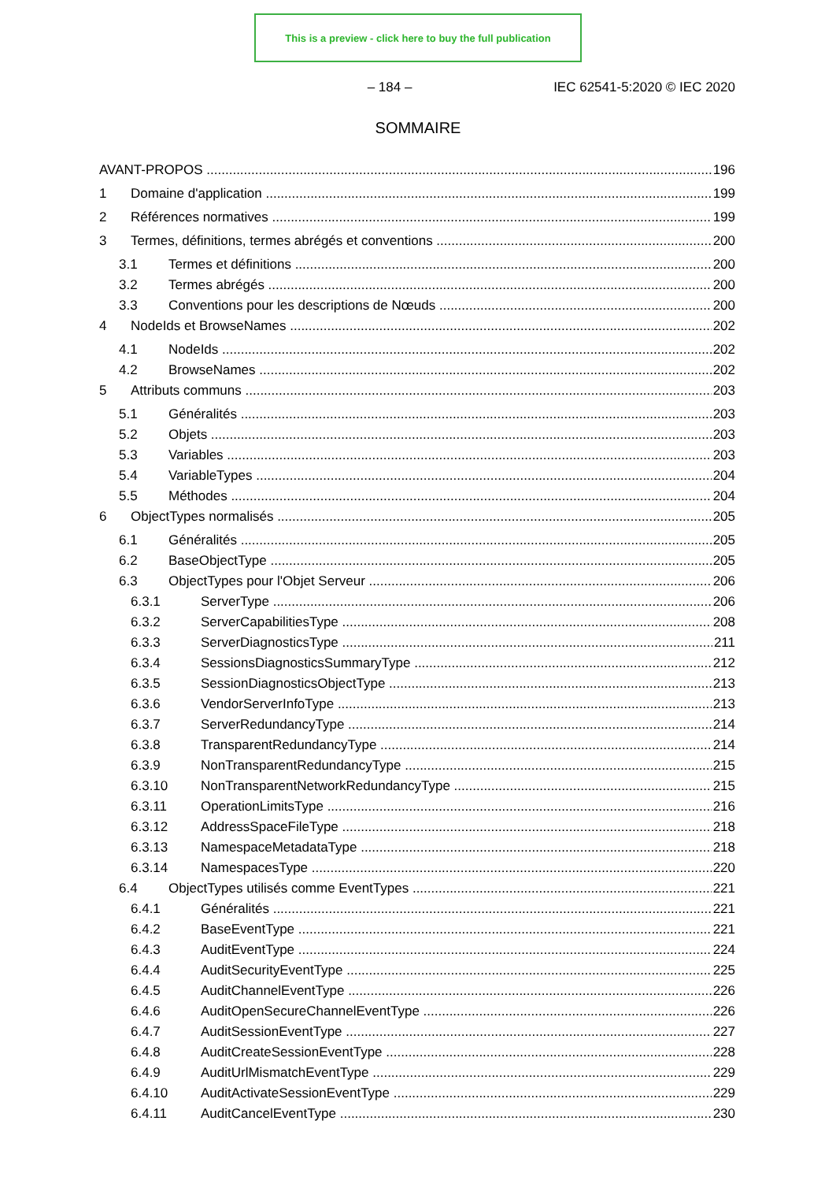This is a preview - click here to buy the full publication
– 184 – IEC 62541-5:2020 © IEC 2020
SOMMAIRE
AVANT-PROPOS 196
1 Domaine d'application 199
2 Références normatives 199
3 Termes, définitions, termes abrégés et conventions 200
3.1 Termes et définitions 200
3.2 Termes abrégés 200
3.3 Conventions pour les descriptions de Nœuds 200
4 NodeIds et BrowseNames 202
4.1 NodeIds 202
4.2 BrowseNames 202
5 Attributs communs 203
5.1 Généralités 203
5.2 Objets 203
5.3 Variables 203
5.4 VariableTypes 204
5.5 Méthodes 204
6 ObjectTypes normalisés 205
6.1 Généralités 205
6.2 BaseObjectType 205
6.3 ObjectTypes pour l'Objet Serveur 206
6.3.1 ServerType 206
6.3.2 ServerCapabilitiesType 208
6.3.3 ServerDiagnosticsType 211
6.3.4 SessionsDiagnosticsSummaryType 212
6.3.5 SessionDiagnosticsObjectType 213
6.3.6 VendorServerInfoType 213
6.3.7 ServerRedundancyType 214
6.3.8 TransparentRedundancyType 214
6.3.9 NonTransparentRedundancyType 215
6.3.10 NonTransparentNetworkRedundancyType 215
6.3.11 OperationLimitsType 216
6.3.12 AddressSpaceFileType 218
6.3.13 NamespaceMetadataType 218
6.3.14 NamespacesType 220
6.4 ObjectTypes utilisés comme EventTypes 221
6.4.1 Généralités 221
6.4.2 BaseEventType 221
6.4.3 AuditEventType 224
6.4.4 AuditSecurityEventType 225
6.4.5 AuditChannelEventType 226
6.4.6 AuditOpenSecureChannelEventType 226
6.4.7 AuditSessionEventType 227
6.4.8 AuditCreateSessionEventType 228
6.4.9 AuditUrlMismatchEventType 229
6.4.10 AuditActivateSessionEventType 229
6.4.11 AuditCancelEventType 230